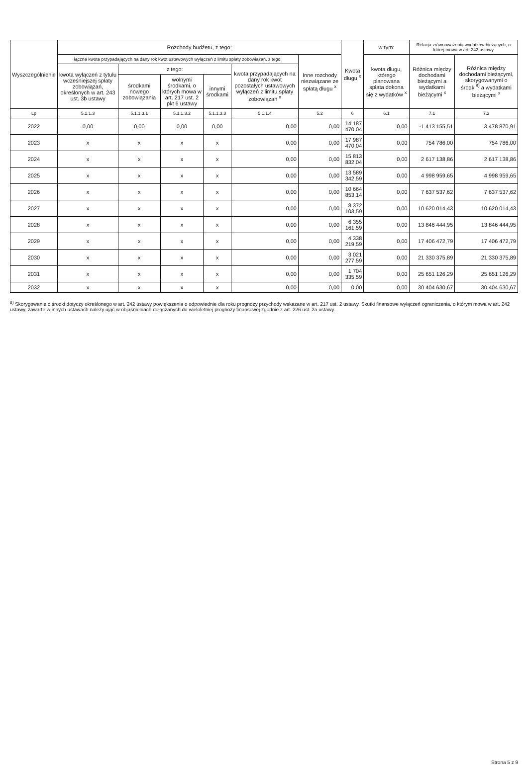| Wyszczególnienie | Rozchody budżetu, z tego: | | | | | | Kwota długu <sup>x</sup> | w tym: | Relacja zrównoważenia wydatków bieżących, o której mowa w art. 242 ustawy | |
| --- | --- | --- | --- | --- | --- | --- | --- | --- | --- | --- |
| | łączna kwota przypadających na dany rok kwot ustawowych wyłączeń z limitu spłaty zobowiązań, z tego: | | | | | Inne rozchody niezwiązane ze spłatą długu <sup>x</sup> | | kwota długu, którego planowana spłata dokona się z wydatków <sup>x</sup> | Różnica między dochodami bieżącymi a wydatkami bieżącymi <sup>x</sup> | Różnica między dochodami bieżącymi, skorygowanymi o środki<sup>8)</sup> a wydatkami bieżącymi <sup>x</sup> |
| | kwota wyłączeń z tytułu wcześniejszej spłaty zobowiązań, określonych w art. 243 ust. 3b ustawy | z tego: | | | kwota przypadających na dany rok kwot pozostałych ustawowych wyłączeń z limitu spłaty zobowiązań <sup>x</sup> | | | | | |
| | | środkami nowego zobowiązania | wolnymi środkami, o których mowa w art. 217 ust. 2 pkt 6 ustawy | innymi środkami | | | | | | |
| Lp | 5.1.1.3 | 5.1.1.3.1 | 5.1.1.3.2 | 5.1.1.3.3 | 5.1.1.4 | 5.2 | 6 | 6.1 | 7.1 | 7.2 |
| 2022 | 0,00 | 0,00 | 0,00 | 0,00 | 0,00 | 0,00 | 14 187 470,04 | 0,00 | -1 413 155,51 | 3 478 870,91 |
| 2023 | x | x | x | x | 0,00 | 0,00 | 17 987 470,04 | 0,00 | 754 786,00 | 754 786,00 |
| 2024 | x | x | x | x | 0,00 | 0,00 | 15 813 832,04 | 0,00 | 2 617 138,86 | 2 617 138,86 |
| 2025 | x | x | x | x | 0,00 | 0,00 | 13 589 342,59 | 0,00 | 4 998 959,65 | 4 998 959,65 |
| 2026 | x | x | x | x | 0,00 | 0,00 | 10 664 853,14 | 0,00 | 7 637 537,62 | 7 637 537,62 |
| 2027 | x | x | x | x | 0,00 | 0,00 | 8 372 103,59 | 0,00 | 10 620 014,43 | 10 620 014,43 |
| 2028 | x | x | x | x | 0,00 | 0,00 | 6 355 161,59 | 0,00 | 13 846 444,95 | 13 846 444,95 |
| 2029 | x | x | x | x | 0,00 | 0,00 | 4 338 219,59 | 0,00 | 17 406 472,79 | 17 406 472,79 |
| 2030 | x | x | x | x | 0,00 | 0,00 | 3 021 277,59 | 0,00 | 21 330 375,89 | 21 330 375,89 |
| 2031 | x | x | x | x | 0,00 | 0,00 | 1 704 335,59 | 0,00 | 25 651 126,29 | 25 651 126,29 |
| 2032 | x | x | x | x | 0,00 | 0,00 | 0,00 | 0,00 | 30 404 630,67 | 30 404 630,67 |
<sup>8)</sup> Skorygowanie o środki dotyczy określonego w art. 242 ustawy powiększenia o odpowiednie dla roku prognozy przychody wskazane w art. 217 ust. 2 ustawy. Skutki finansowe wyłączeń ograniczenia, o którym mowa w art. 242 ustawy, zawarte w innych ustawach należy ująć w objaśnieniach dołączanych do wieloletniej prognozy finansowej zgodnie z art. 226 ust. 2a ustawy.
Strona 5 z 9